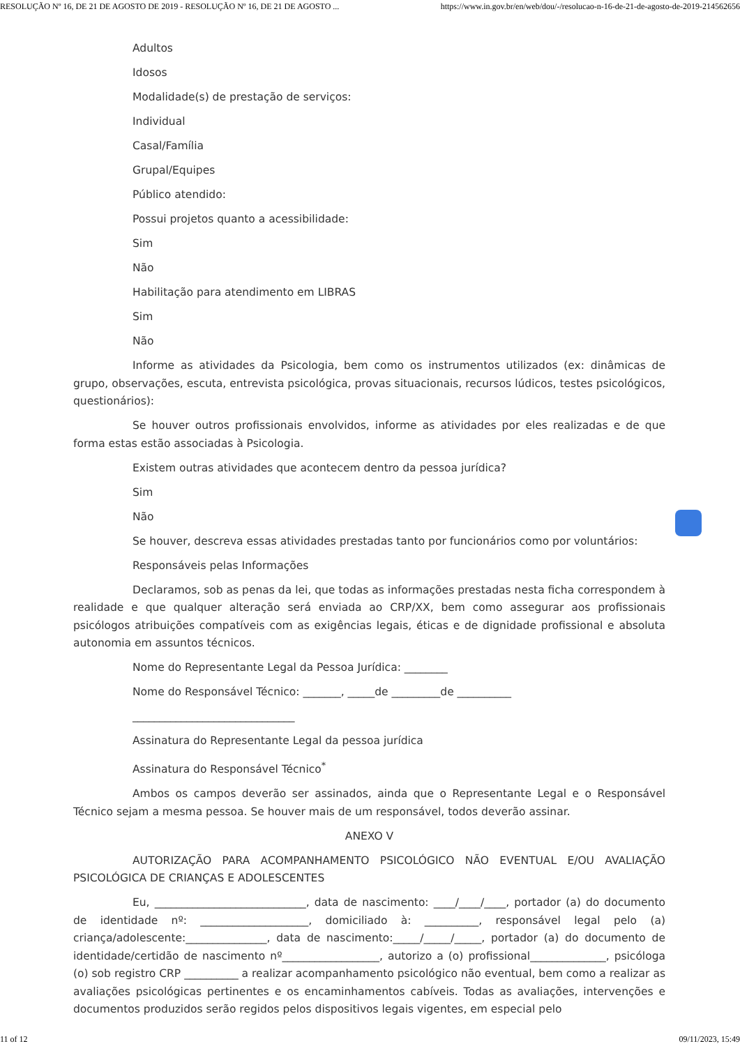RESOLUÇÃO Nº 16, DE 21 DE AGOSTO DE 2019 - RESOLUÇÃO Nº 16, DE 21 DE AGOSTO ... https://www.in.gov.br/en/web/dou/-/resolucao-n-16-de-21-de-agosto-de-2019-214562656
Adultos
Idosos
Modalidade(s) de prestação de serviços:
Individual
Casal/Família
Grupal/Equipes
Público atendido:
Possui projetos quanto a acessibilidade:
Sim
Não
Habilitação para atendimento em LIBRAS
Sim
Não
Informe as atividades da Psicologia, bem como os instrumentos utilizados (ex: dinâmicas de grupo, observações, escuta, entrevista psicológica, provas situacionais, recursos lúdicos, testes psicológicos, questionários):
Se houver outros profissionais envolvidos, informe as atividades por eles realizadas e de que forma estas estão associadas à Psicologia.
Existem outras atividades que acontecem dentro da pessoa jurídica?
Sim
Não
Se houver, descreva essas atividades prestadas tanto por funcionários como por voluntários:
Responsáveis pelas Informações
Declaramos, sob as penas da lei, que todas as informações prestadas nesta ficha correspondem à realidade e que qualquer alteração será enviada ao CRP/XX, bem como assegurar aos profissionais psicólogos atribuições compatíveis com as exigências legais, éticas e de dignidade profissional e absoluta autonomia em assuntos técnicos.
Nome do Representante Legal da Pessoa Jurídica: ________
Nome do Responsável Técnico: _______, _____de _________de __________
______________________________
Assinatura do Representante Legal da pessoa jurídica
Assinatura do Responsável Técnico<sup>*</sup>
Ambos os campos deverão ser assinados, ainda que o Representante Legal e o Responsável Técnico sejam a mesma pessoa. Se houver mais de um responsável, todos deverão assinar.
ANEXO V
AUTORIZAÇÃO PARA ACOMPANHAMENTO PSICOLÓGICO NÃO EVENTUAL E/OU AVALIAÇÃO PSICOLÓGICA DE CRIANÇAS E ADOLESCENTES
Eu, ____________________________, data de nascimento: ____/____/____, portador (a) do documento de identidade nº: ____________________, domiciliado à: __________, responsável legal pelo (a) criança/adolescente:_______________, data de nascimento:_____/_____/_____, portador (a) do documento de identidade/certidão de nascimento nº__________________, autorizo a (o) profissional______________, psicóloga (o) sob registro CRP __________ a realizar acompanhamento psicológico não eventual, bem como a realizar as avaliações psicológicas pertinentes e os encaminhamentos cabíveis. Todas as avaliações, intervenções e documentos produzidos serão regidos pelos dispositivos legais vigentes, em especial pelo
11 of 12 09/11/2023, 15:49